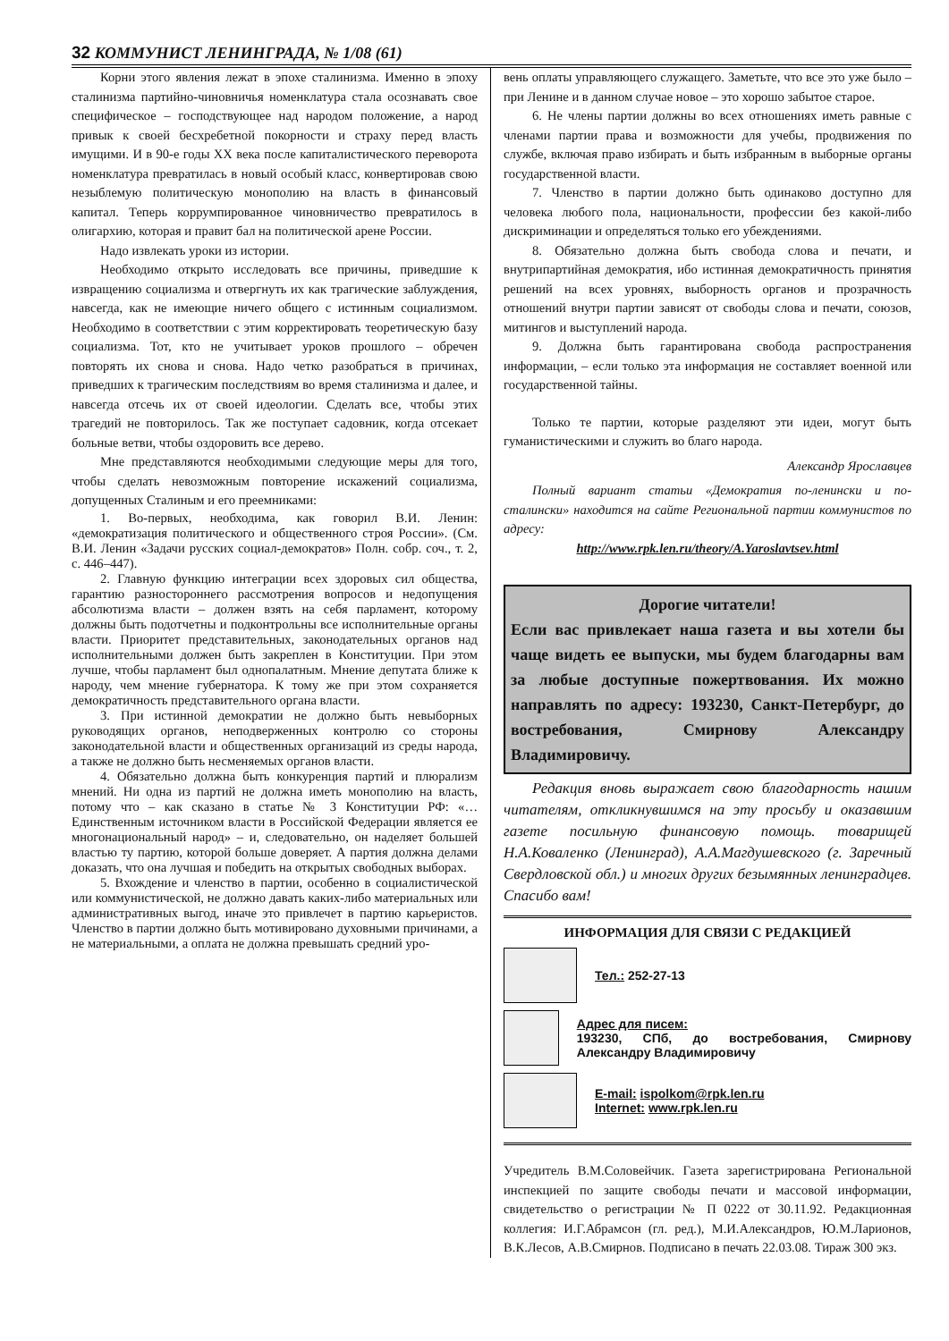32 КОММУНИСТ ЛЕНИНГРАДА, № 1/08 (61)
Корни этого явления лежат в эпохе сталинизма. Именно в эпоху сталинизма партийно-чиновничья номенклатура стала осознавать свое специфическое – господствующее над народом положение, а народ привык к своей бесхребетной покорности и страху перед власть имущими. И в 90-е годы XX века после капиталистического переворота номенклатура превратилась в новый особый класс, конвертировав свою незыблемую политическую монополию на власть в финансовый капитал. Теперь коррумпированное чиновничество превратилось в олигархию, которая и правит бал на политической арене России.
Надо извлекать уроки из истории.
Необходимо открыто исследовать все причины, приведшие к извращению социализма и отвергнуть их как трагические заблуждения, навсегда, как не имеющие ничего общего с истинным социализмом. Необходимо в соответствии с этим корректировать теоретическую базу социализма. Тот, кто не учитывает уроков прошлого – обречен повторять их снова и снова. Надо четко разобраться в причинах, приведших к трагическим последствиям во время сталинизма и далее, и навсегда отсечь их от своей идеологии. Сделать все, чтобы этих трагедий не повторилось. Так же поступает садовник, когда отсекает больные ветви, чтобы оздоровить все дерево.
Мне представляются необходимыми следующие меры для того, чтобы сделать невозможным повторение искажений социализма, допущенных Сталиным и его преемниками:
1. Во-первых, необходима, как говорил В.И. Ленин: «демократизация политического и общественного строя России». (См. В.И. Ленин «Задачи русских социал-демократов» Полн. собр. соч., т. 2, с. 446–447).
2. Главную функцию интеграции всех здоровых сил общества, гарантию разностороннего рассмотрения вопросов и недопущения абсолютизма власти – должен взять на себя парламент, которому должны быть подотчетны и подконтрольны все исполнительные органы власти. Приоритет представительных, законодательных органов над исполнительными должен быть закреплен в Конституции. При этом лучше, чтобы парламент был однопалатным. Мнение депутата ближе к народу, чем мнение губернатора. К тому же при этом сохраняется демократичность представительного органа власти.
3. При истинной демократии не должно быть невыборных руководящих органов, неподверженных контролю со стороны законодательной власти и общественных организаций из среды народа, а также не должно быть несменяемых органов власти.
4. Обязательно должна быть конкуренция партий и плюрализм мнений. Ни одна из партий не должна иметь монополию на власть, потому что – как сказано в статье № 3 Конституции РФ: «… Единственным источником власти в Российской Федерации является ее многонациональный народ» – и, следовательно, он наделяет большей властью ту партию, которой больше доверяет. А партия должна делами доказать, что она лучшая и победить на открытых свободных выборах.
5. Вхождение и членство в партии, особенно в социалистической или коммунистической, не должно давать каких-либо материальных или административных выгод, иначе это привлечет в партию карьеристов. Членство в партии должно быть мотивировано духовными причинами, а не материальными, а оплата не должна превышать средний уро-
вень оплаты управляющего служащего. Заметьте, что все это уже было – при Ленине и в данном случае новое – это хорошо забытое старое.
6. Не члены партии должны во всех отношениях иметь равные с членами партии права и возможности для учебы, продвижения по службе, включая право избирать и быть избранным в выборные органы государственной власти.
7. Членство в партии должно быть одинаково доступно для человека любого пола, национальности, профессии без какой-либо дискриминации и определяться только его убеждениями.
8. Обязательно должна быть свобода слова и печати, и внутрипартийная демократия, ибо истинная демократичность принятия решений на всех уровнях, выборность органов и прозрачность отношений внутри партии зависят от свободы слова и печати, союзов, митингов и выступлений народа.
9. Должна быть гарантирована свобода распространения информации, – если только эта информация не составляет военной или государственной тайны.
Только те партии, которые разделяют эти идеи, могут быть гуманистическими и служить во благо народа.
Александр Ярославцев
Полный вариант статьи «Демократия по-ленински и по-сталински» находится на сайте Региональной партии коммунистов по адресу:
http://www.rpk.len.ru/theory/A.Yaroslavtsev.html
Дорогие читатели!
Если вас привлекает наша газета и вы хотели бы чаще видеть ее выпуски, мы будем благодарны вам за любые доступные пожертвования. Их можно направлять по адресу: 193230, Санкт-Петербург, до востребования, Смирнову Александру Владимировичу.
Редакция вновь выражает свою благодарность нашим читателям, откликнувшимся на эту просьбу и оказавшим газете посильную финансовую помощь. товарищей Н.А.Коваленко (Ленинград), А.А.Магдушевского (г. Заречный Свердловской обл.) и многих других безымянных ленинградцев. Спасибо вам!
ИНФОРМАЦИЯ ДЛЯ СВЯЗИ С РЕДАКЦИЕЙ
Тел.: 252-27-13
Адрес для писем:
193230, СПб, до востребования, Смирнову Александру Владимировичу
E-mail: ispolkom@rpk.len.ru
Internet: www.rpk.len.ru
Учредитель В.М.Соловейчик. Газета зарегистрирована Региональной инспекцией по защите свободы печати и массовой информации, свидетельство о регистрации № П 0222 от 30.11.92. Редакционная коллегия: И.Г.Абрамсон (гл. ред.), М.И.Александров, Ю.М.Ларионов, В.К.Лесов, А.В.Смирнов. Подписано в печать 22.03.08. Тираж 300 экз.